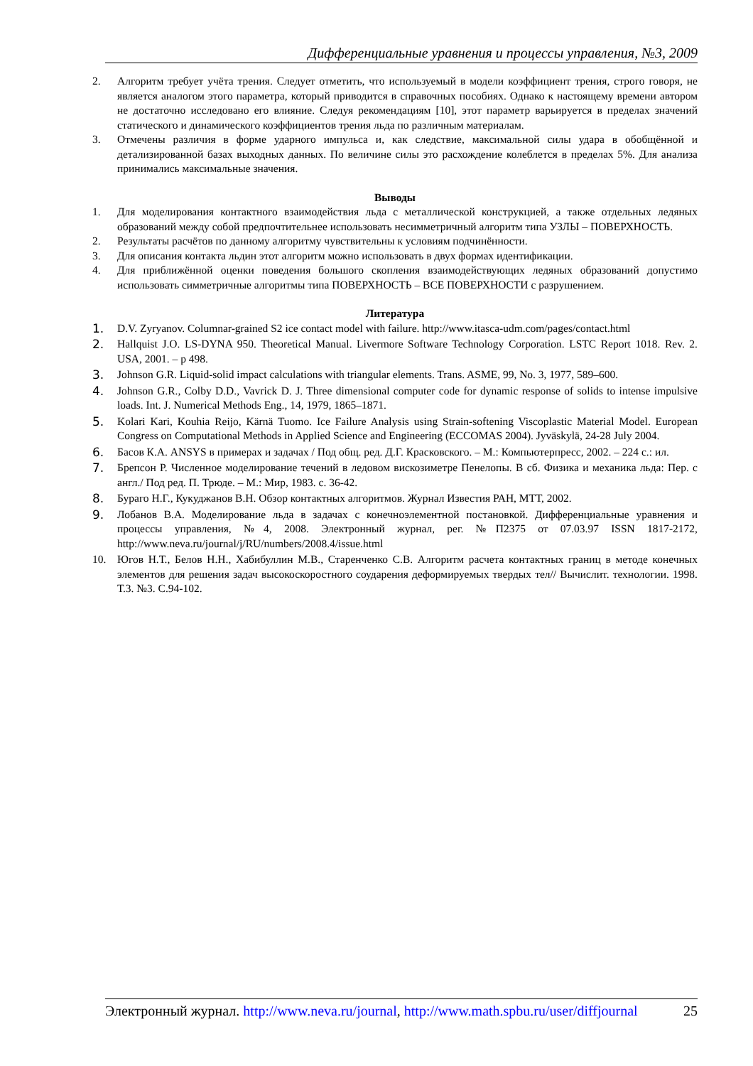Дифференциальные уравнения и процессы управления, №3, 2009
2. Алгоритм требует учёта трения. Следует отметить, что используемый в модели коэффициент трения, строго говоря, не является аналогом этого параметра, который приводится в справочных пособиях. Однако к настоящему времени автором не достаточно исследовано его влияние. Следуя рекомендациям [10], этот параметр варьируется в пределах значений статического и динамического коэффициентов трения льда по различным материалам.
3. Отмечены различия в форме ударного импульса и, как следствие, максимальной силы удара в обобщённой и детализированной базах выходных данных. По величине силы это расхождение колеблется в пределах 5%. Для анализа принимались максимальные значения.
Выводы
1. Для моделирования контактного взаимодействия льда с металлической конструкцией, а также отдельных ледяных образований между собой предпочтительнее использовать несимметричный алгоритм типа УЗЛЫ – ПОВЕРХНОСТЬ.
2. Результаты расчётов по данному алгоритму чувствительны к условиям подчинённости.
3. Для описания контакта льдин этот алгоритм можно использовать в двух формах идентификации.
4. Для приближённой оценки поведения большого скопления взаимодействующих ледяных образований допустимо использовать симметричные алгоритмы типа ПОВЕРХНОСТЬ – ВСЕ ПОВЕРХНОСТИ с разрушением.
Литература
1. D.V. Zyryanov. Columnar-grained S2 ice contact model with failure. http://www.itasca-udm.com/pages/contact.html
2. Hallquist J.O. LS-DYNA 950. Theoretical Manual. Livermore Software Technology Corporation. LSTC Report 1018. Rev. 2. USA, 2001. – p 498.
3. Johnson G.R. Liquid-solid impact calculations with triangular elements. Trans. ASME, 99, No. 3, 1977, 589–600.
4. Johnson G.R., Colby D.D., Vavrick D. J. Three dimensional computer code for dynamic response of solids to intense impulsive loads. Int. J. Numerical Methods Eng., 14, 1979, 1865–1871.
5. Kolari Kari, Kouhia Reijo, Kärnä Tuomo. Ice Failure Analysis using Strain-softening Viscoplastic Material Model. European Congress on Computational Methods in Applied Science and Engineering (ECCOMAS 2004). Jyväskylä, 24-28 July 2004.
6. Басов К.А. ANSYS в примерах и задачах / Под общ. ред. Д.Г. Красковского. – М.: Компьютерпресс, 2002. – 224 с.: ил.
7. Брепсон Р. Численное моделирование течений в ледовом вискозиметре Пенелопы. В сб. Физика и механика льда: Пер. с англ./ Под ред. П. Трюде. – М.: Мир, 1983. с. 36-42.
8. Бураго Н.Г., Кукуджанов В.Н. Обзор контактных алгоритмов. Журнал Известия РАН, МТТ, 2002.
9. Лобанов В.А. Моделирование льда в задачах с конечноэлементной постановкой. Дифференциальные уравнения и процессы управления, №4, 2008. Электронный журнал, рег. №П2375 от 07.03.97 ISSN 1817-2172, http://www.neva.ru/journal/j/RU/numbers/2008.4/issue.html
10. Югов Н.Т., Белов Н.Н., Хабибуллин М.В., Старенченко С.В. Алгоритм расчета контактных границ в методе конечных элементов для решения задач высокоскоростного соударения деформируемых твердых тел// Вычислит. технологии. 1998. Т.3. №3. С.94-102.
Электронный журнал. http://www.neva.ru/journal, http://www.math.spbu.ru/user/diffjournal 25